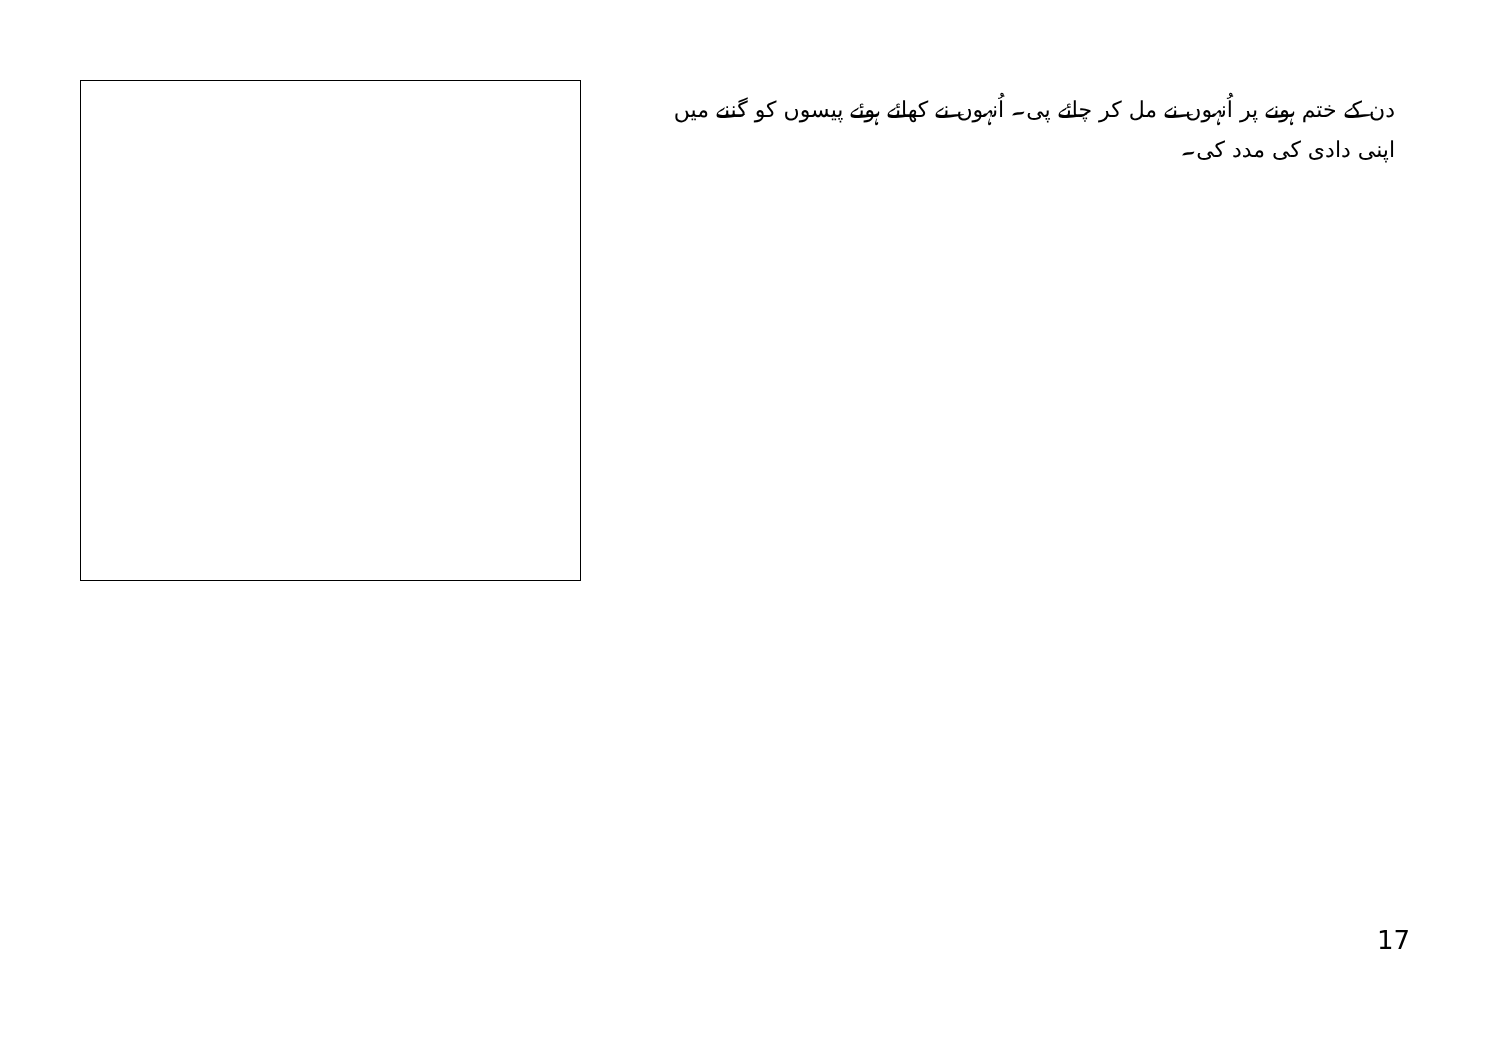دن کے ختم ہونے پر اُنہوں نے مل کر چائے پی۔ اُنہوں نے کھائے ہوئے پیسوں کو گننے میں اپنی دادی کی مدد کی۔
17